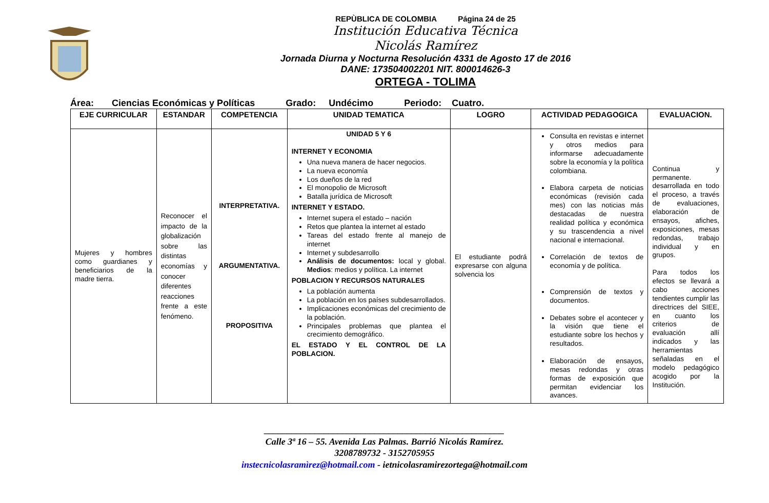REPÙBLICA DE COLOMBIA Página 24 de 25
Institución Educativa Técnica
Nicolás Ramírez
Jornada Diurna y Nocturna Resolución 4331 de Agosto 17 de 2016
DANE: 173504002201 NIT. 800014626-3
ORTEGA - TOLIMA
Área: Ciencias Económicas y Políticas Grado: Undécimo Periodo: Cuatro.
| EJE CURRICULAR | ESTANDAR | COMPETENCIA | UNIDAD TEMATICA | LOGRO | ACTIVIDAD PEDAGOGICA | EVALUACION. |
| --- | --- | --- | --- | --- | --- | --- |
| Mujeres y hombres como guardianes y beneficiarios de la madre tierra. | Reconocer el impacto de la globalización sobre las distintas economías y conocer diferentes reacciones frente a este fenómeno. | INTERPRETATIVA. ARGUMENTATIVA. PROPOSITIVA | UNIDAD 5 Y 6 INTERNET Y ECONOMIA Una nueva manera de hacer negocios. La nueva economía Los dueños de la red El monopolio de Microsoft Batalla jurídica de Microsoft INTERNET Y ESTADO. Internet supera el estado – nación Retos que plantea la internet al estado Tareas del estado frente al manejo de internet Internet y subdesarrollo Análisis de documentos: local y global. Medios : medios y política. La internet POBLACION Y RECURSOS NATURALES La población aumenta La población en los países subdesarrollados. Implicaciones económicas del crecimiento de la población. Principales problemas que plantea el crecimiento demográfico. EL ESTADO Y EL CONTROL DE LA POBLACION. | El estudiante podrá expresarse con alguna solvencia los | Consulta en revistas e internet y otros medios para informarse adecuadamente sobre la economía y la política colombiana. Elabora carpeta de noticias económicas (revisión cada mes) con las noticias más destacadas de nuestra realidad política y económica y su trascendencia a nivel nacional e internacional. Correlación de textos de economía y de política. Comprensión de textos y documentos. Debates sobre el acontecer y la visión que tiene el estudiante sobre los hechos y resultados. Elaboración de ensayos, mesas redondas y otras formas de exposición que permitan evidenciar los avances. | Continua y permanente. desarrollada en todo el proceso, a través de evaluaciones, elaboración de ensayos, afiches, exposiciones, mesas redondas, trabajo individual y en grupos. Para todos los efectos se llevará a cabo acciones tendientes cumplir las directrices del SIEE, en cuanto los criterios de evaluación allí indicados y las herramientas señaladas en el modelo pedagógico acogido por la Institución. |
____________________________________________________
Calle 3ª 16 – 55. Avenida Las Palmas. Barrió Nicolás Ramírez.
3208789732 - 3152705955
instecnicolasramìrez@hotmail.com - ietnicolasramirezortega@hotmail.com